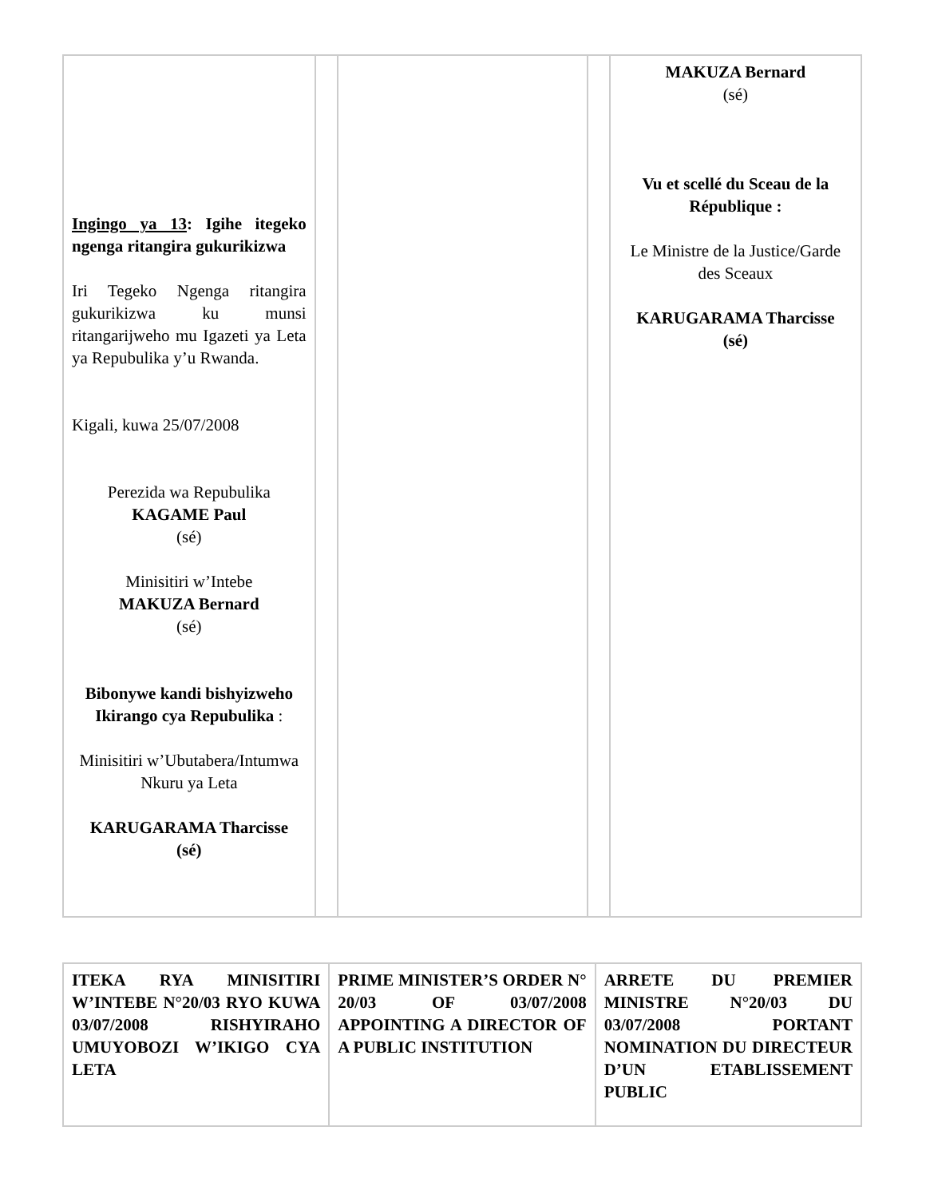| Ingingo ya 13 : Igihe itegeko ngenga ritangira gukurikizwa Iri Tegeko Ngenga ritangira gukurikizwa ku munsi ritangarijweho mu Igazeti ya Leta ya Repubulika y’u Rwanda. Kigali, kuwa 25/07/2008 Perezida wa Repubulika KAGAME Paul (sé) Minisitiri w’Intebe MAKUZA Bernard (sé) Bibonywe kandi bishyizweho Ikirango cya Repubulika : Minisitiri w’Ubutabera/Intumwa Nkuru ya Leta KARUGARAMA Tharcisse (sé) | | | | MAKUZA Bernard (sé) Vu et scellé du Sceau de la République : Le Ministre de la Justice/Garde des Sceaux KARUGARAMA Tharcisse (sé) |
| ITEKA RYA MINISITIRI W’INTEBE N°20/03 RYO KUWA 03/07/2008 RISHYIRAHO UMUYOBOZI W’IKIGO CYA LETA | PRIME MINISTER’S ORDER N° 20/03 OF 03/07/2008 APPOINTING A DIRECTOR OF A PUBLIC INSTITUTION | ARRETE DU PREMIER MINISTRE N°20/03 DU 03/07/2008 PORTANT NOMINATION DU DIRECTEUR D’UN ETABLISSEMENT PUBLIC |